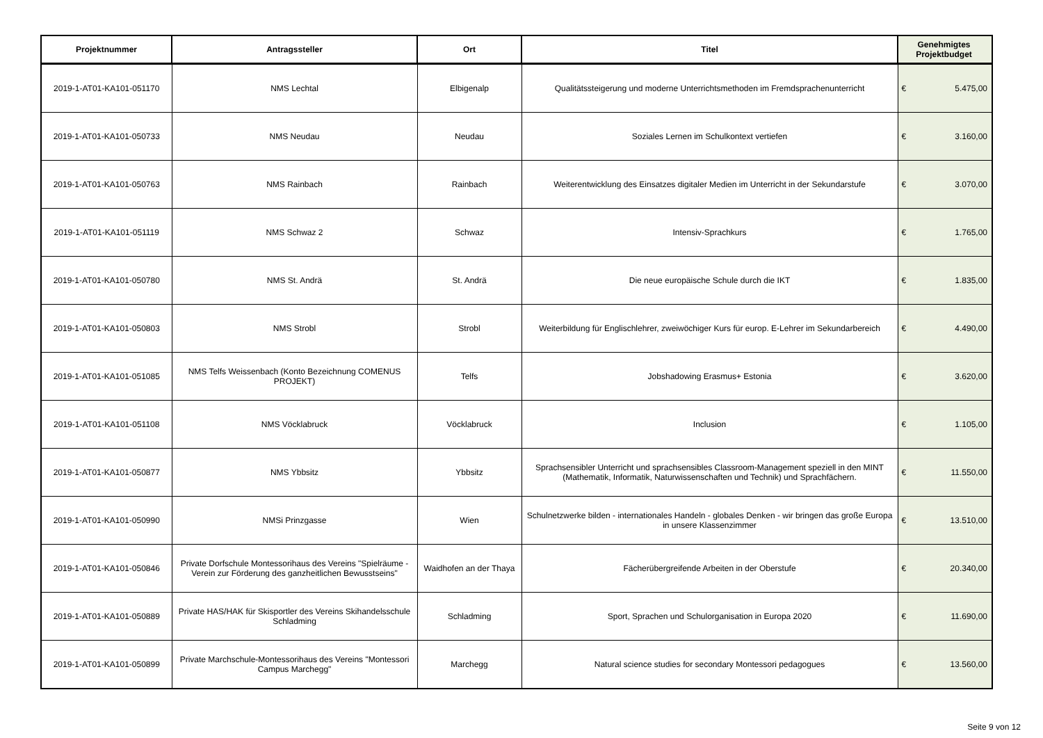| Projektnummer | Antragssteller | Ort | Titel | Genehmigtes Projektbudget |
| --- | --- | --- | --- | --- |
| 2019-1-AT01-KA101-051170 | NMS Lechtal | Elbigenalp | Qualitätssteigerung und moderne Unterrichtsmethoden im Fremdsprachenunterricht | € 5.475,00 |
| 2019-1-AT01-KA101-050733 | NMS Neudau | Neudau | Soziales Lernen im Schulkontext vertiefen | € 3.160,00 |
| 2019-1-AT01-KA101-050763 | NMS Rainbach | Rainbach | Weiterentwicklung des Einsatzes digitaler Medien im Unterricht in der Sekundarstufe | € 3.070,00 |
| 2019-1-AT01-KA101-051119 | NMS Schwaz 2 | Schwaz | Intensiv-Sprachkurs | € 1.765,00 |
| 2019-1-AT01-KA101-050780 | NMS St. Andrä | St. Andrä | Die neue europäische Schule durch die IKT | € 1.835,00 |
| 2019-1-AT01-KA101-050803 | NMS Strobl | Strobl | Weiterbildung für Englischlehrer, zweiwöchiger Kurs für europ. E-Lehrer im Sekundarbereich | € 4.490,00 |
| 2019-1-AT01-KA101-051085 | NMS Telfs Weissenbach (Konto Bezeichnung COMENUS PROJEKT) | Telfs | Jobshadowing Erasmus+ Estonia | € 3.620,00 |
| 2019-1-AT01-KA101-051108 | NMS Vöcklabruck | Vöcklabruck | Inclusion | € 1.105,00 |
| 2019-1-AT01-KA101-050877 | NMS Ybbsitz | Ybbsitz | Sprachsensibler Unterricht und sprachsensibles Classroom-Management speziell in den MINT (Mathematik, Informatik, Naturwissenschaften und Technik) und Sprachfächern. | € 11.550,00 |
| 2019-1-AT01-KA101-050990 | NMSi Prinzgasse | Wien | Schulnetzwerke bilden - internationales Handeln - globales Denken - wir bringen das große Europa in unsere Klassenzimmer | € 13.510,00 |
| 2019-1-AT01-KA101-050846 | Private Dorfschule Montessorihaus des Vereins "Spielräume - Verein zur Förderung des ganzheitlichen Bewusstseins" | Waidhofen an der Thaya | Fächerübergreifende Arbeiten in der Oberstufe | € 20.340,00 |
| 2019-1-AT01-KA101-050889 | Private HAS/HAK für Skisportler des Vereins Skihandelsschule Schladming | Schladming | Sport, Sprachen und Schulorganisation in Europa 2020 | € 11.690,00 |
| 2019-1-AT01-KA101-050899 | Private Marchschule-Montessorihaus des Vereins "Montessori Campus Marchegg" | Marchegg | Natural science studies for secondary Montessori pedagogues | € 13.560,00 |
Seite 9 von 12